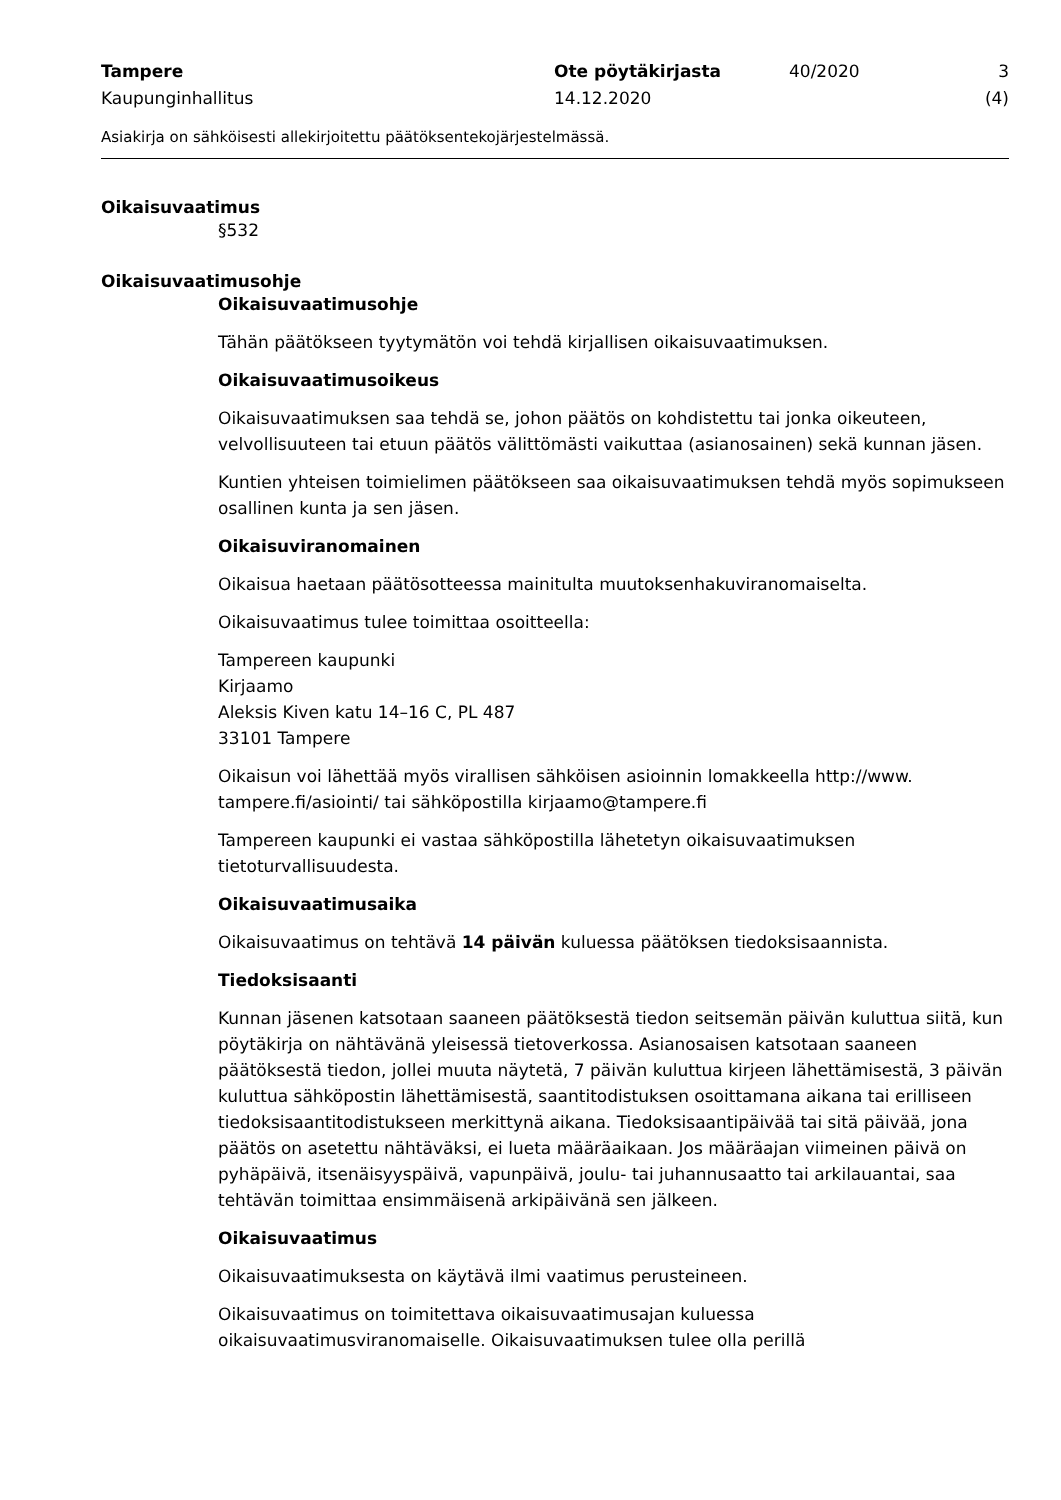Tampere
Kaupunginhallitus
Ote pöytäkirjasta
14.12.2020
40/2020 3 (4)
Asiakirja on sähköisesti allekirjoitettu päätöksentekojärjestelmässä.
Oikaisuvaatimus
§532
Oikaisuvaatimusohje
Oikaisuvaatimusohje
Tähän päätökseen tyytymätön voi tehdä kirjallisen oikaisuvaatimuksen.
Oikaisuvaatimusoikeus
Oikaisuvaatimuksen saa tehdä se, johon päätös on kohdistettu tai jonka oikeuteen, velvollisuuteen tai etuun päätös välittömästi vaikuttaa (asianosainen) sekä kunnan jäsen.
Kuntien yhteisen toimielimen päätökseen saa oikaisuvaatimuksen tehdä myös sopimukseen osallinen kunta ja sen jäsen.
Oikaisuviranomainen
Oikaisua haetaan päätösotteessa mainitulta muutoksenhakuviranomaiselta.
Oikaisuvaatimus tulee toimittaa osoitteella:
Tampereen kaupunki
Kirjaamo
Aleksis Kiven katu 14–16 C, PL 487
33101 Tampere
Oikaisun voi lähettää myös virallisen sähköisen asioinnin lomakkeella http://www. tampere.fi/asiointi/ tai sähköpostilla kirjaamo@tampere.fi
Tampereen kaupunki ei vastaa sähköpostilla lähetetyn oikaisuvaatimuksen tietoturvallisuudesta.
Oikaisuvaatimusaika
Oikaisuvaatimus on tehtävä 14 päivän kuluessa päätöksen tiedoksisaannista.
Tiedoksisaanti
Kunnan jäsenen katsotaan saaneen päätöksestä tiedon seitsemän päivän kuluttua siitä, kun pöytäkirja on nähtävänä yleisessä tietoverkossa. Asianosaisen katsotaan saaneen päätöksestä tiedon, jollei muuta näytetä, 7 päivän kuluttua kirjeen lähettämisestä, 3 päivän kuluttua sähköpostin lähettämisestä, saantitodistuksen osoittamana aikana tai erilliseen tiedoksisaantitodistukseen merkittynä aikana. Tiedoksisaantipäivää tai sitä päivää, jona päätös on asetettu nähtäväksi, ei lueta määräaikaan. Jos määräajan viimeinen päivä on pyhäpäivä, itsenäisyyspäivä, vapunpäivä, joulu- tai juhannusaatto tai arkilauantai, saa tehtävän toimittaa ensimmäisenä arkipäivänä sen jälkeen.
Oikaisuvaatimus
Oikaisuvaatimuksesta on käytävä ilmi vaatimus perusteineen.
Oikaisuvaatimus on toimitettava oikaisuvaatimusajan kuluessa oikaisuvaatimusviranomaiselle. Oikaisuvaatimuksen tulee olla perillä